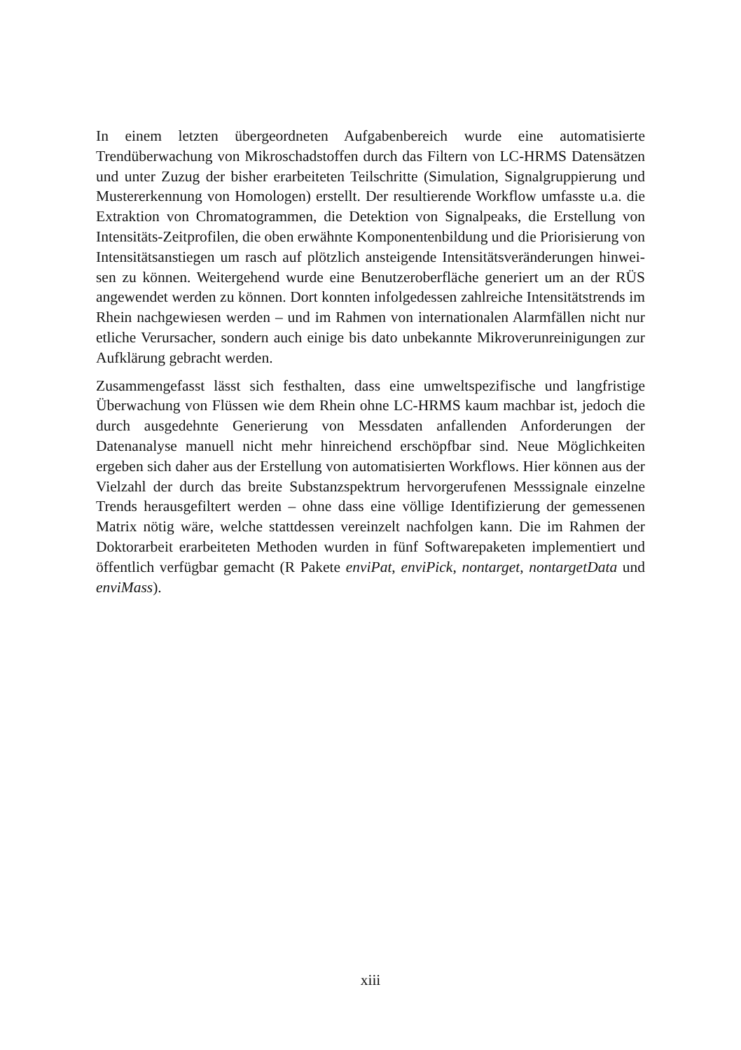In einem letzten übergeordneten Aufgabenbereich wurde eine automatisierte Trendüberwachung von Mikroschadstoffen durch das Filtern von LC-HRMS Datensätzen und unter Zuzug der bisher erarbeiteten Teilschritte (Simulation, Signalgruppierung und Mustererkennung von Homologen) erstellt. Der resul­tierende Workflow umfasste u.a. die Extraktion von Chromatogrammen, die Detektion von Signalpeaks, die Erstellung von Intensitäts-Zeitprofilen, die oben erwähnte Komponentenbildung und die Priorisierung von Intensitätsan­stiegen um rasch auf plötzlich ansteigende Intensitätsveränderungen hinwei­sen zu können. Weitergehend wurde eine Benutzeroberfläche generiert um an der RÜS angewendet werden zu können. Dort konnten infolgedessen zahlrei­che Intensitätstrends im Rhein nachgewiesen werden – und im Rahmen von internationalen Alarmfällen nicht nur etliche Verursacher, sondern auch eini­ge bis dato unbekannte Mikroverunreinigungen zur Aufklärung gebracht werden.
Zusammengefasst lässt sich festhalten, dass eine umweltspezifische und langfristige Überwachung von Flüssen wie dem Rhein ohne LC-HRMS kaum machbar ist, jedoch die durch ausgedehnte Generierung von Messdaten anfal­lenden Anforderungen der Datenanalyse manuell nicht mehr hinreichend erschöpfbar sind. Neue Möglichkeiten ergeben sich daher aus der Erstellung von automatisierten Workflows. Hier können aus der Vielzahl der durch das breite Substanzspektrum hervorgerufenen Messsignale einzelne Trends her­ausgefiltert werden – ohne dass eine völlige Identifizierung der gemessenen Matrix nötig wäre, welche stattdessen vereinzelt nachfolgen kann. Die im Rahmen der Doktorarbeit erarbeiteten Methoden wurden in fünf Softwarepa­keten implementiert und öffentlich verfügbar gemacht (R Pakete enviPat, enviPick, nontarget, nontargetData und enviMass).
xiii